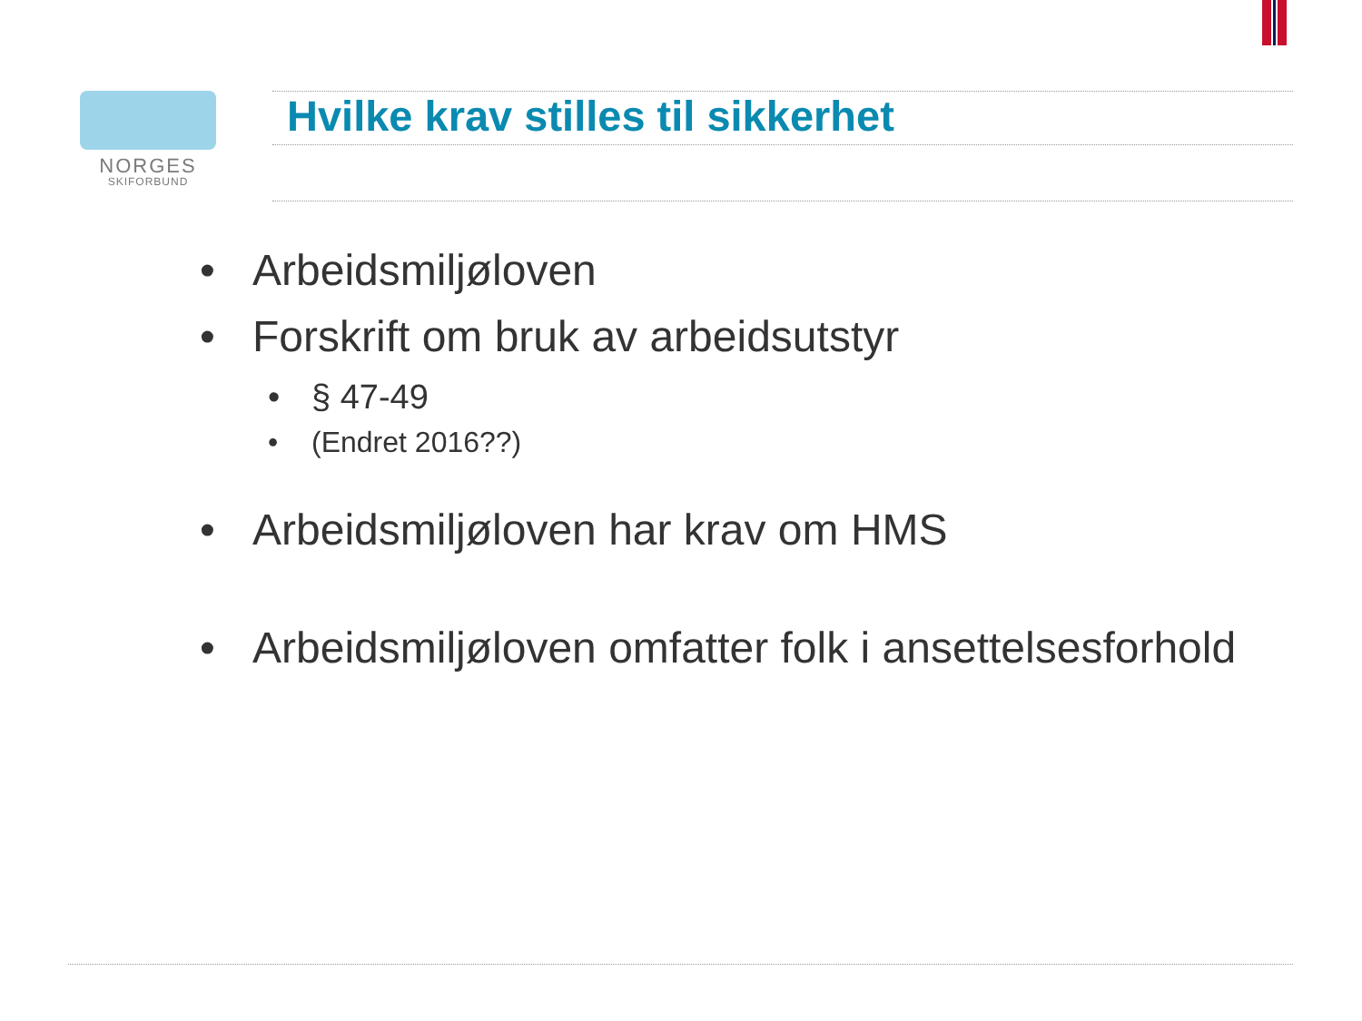NORGES
SKIFORBUND
Hvilke krav stilles til sikkerhet
• Arbeidsmiljøloven
• Forskrift om bruk av arbeidsutstyr
• § 47-49
• (Endret 2016??)
• Arbeidsmiljøloven har krav om HMS
• Arbeidsmiljøloven omfatter folk i ansettelsesforhold